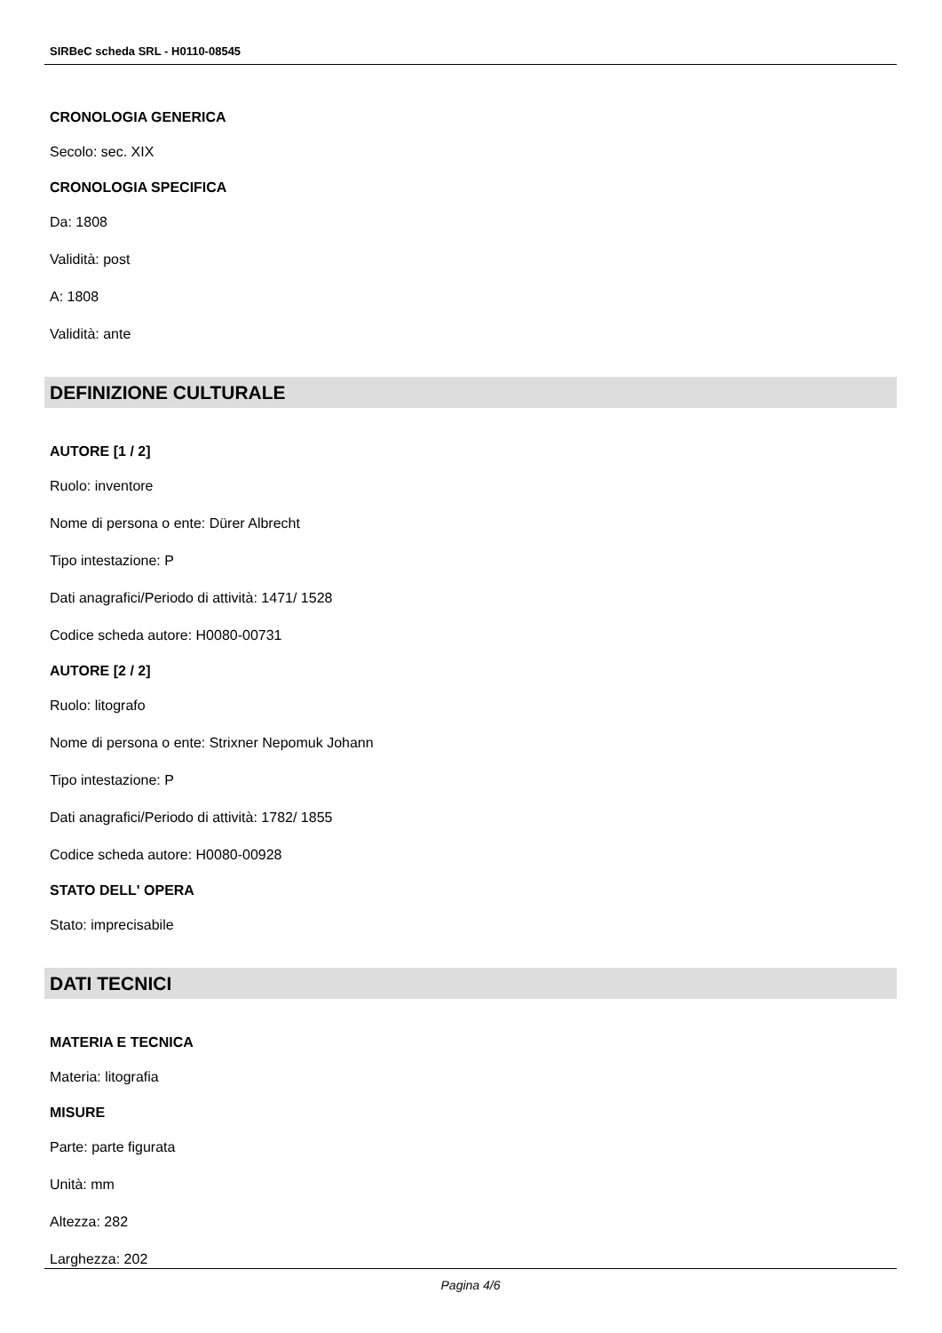SIRBeC scheda SRL - H0110-08545
CRONOLOGIA GENERICA
Secolo: sec. XIX
CRONOLOGIA SPECIFICA
Da: 1808
Validità: post
A: 1808
Validità: ante
DEFINIZIONE CULTURALE
AUTORE [1 / 2]
Ruolo: inventore
Nome di persona o ente: Dürer Albrecht
Tipo intestazione: P
Dati anagrafici/Periodo di attività: 1471/ 1528
Codice scheda autore: H0080-00731
AUTORE [2 / 2]
Ruolo: litografo
Nome di persona o ente: Strixner Nepomuk Johann
Tipo intestazione: P
Dati anagrafici/Periodo di attività: 1782/ 1855
Codice scheda autore: H0080-00928
STATO DELL' OPERA
Stato: imprecisabile
DATI TECNICI
MATERIA E TECNICA
Materia: litografia
MISURE
Parte: parte figurata
Unità: mm
Altezza: 282
Larghezza: 202
Pagina 4/6